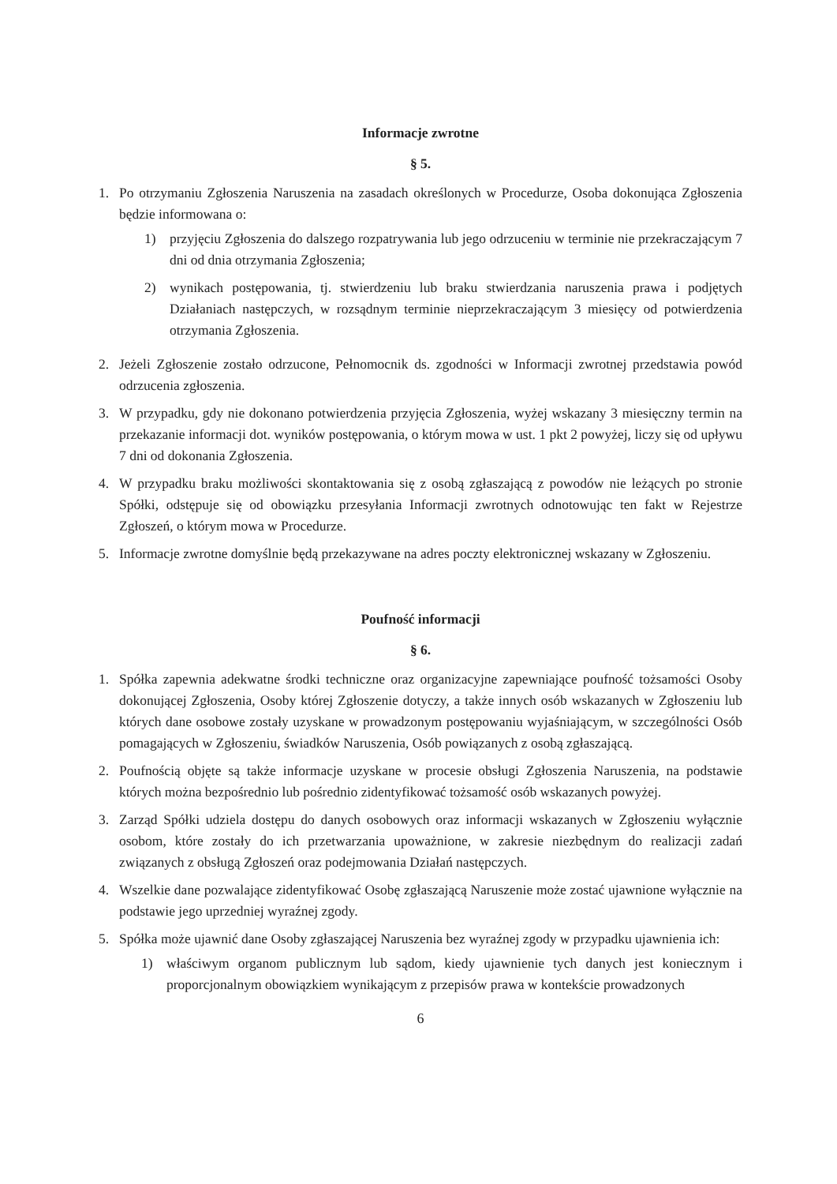Informacje zwrotne
§ 5.
1. Po otrzymaniu Zgłoszenia Naruszenia na zasadach określonych w Procedurze, Osoba dokonująca Zgłoszenia będzie informowana o:
1) przyjęciu Zgłoszenia do dalszego rozpatrywania lub jego odrzuceniu w terminie nie przekraczającym 7 dni od dnia otrzymania Zgłoszenia;
2) wynikach postępowania, tj. stwierdzeniu lub braku stwierdzania naruszenia prawa i podjętych Działaniach następczych, w rozsądnym terminie nieprzekraczającym 3 miesięcy od potwierdzenia otrzymania Zgłoszenia.
2. Jeżeli Zgłoszenie zostało odrzucone, Pełnomocnik ds. zgodności w Informacji zwrotnej przedstawia powód odrzucenia zgłoszenia.
3. W przypadku, gdy nie dokonano potwierdzenia przyjęcia Zgłoszenia, wyżej wskazany 3 miesięczny termin na przekazanie informacji dot. wyników postępowania, o którym mowa w ust. 1 pkt 2 powyżej, liczy się od upływu 7 dni od dokonania Zgłoszenia.
4. W przypadku braku możliwości skontaktowania się z osobą zgłaszającą z powodów nie leżących po stronie Spółki, odstępuje się od obowiązku przesyłania Informacji zwrotnych odnotowując ten fakt w Rejestrze Zgłoszeń, o którym mowa w Procedurze.
5. Informacje zwrotne domyślnie będą przekazywane na adres poczty elektronicznej wskazany w Zgłoszeniu.
Poufność informacji
§ 6.
1. Spółka zapewnia adekwatne środki techniczne oraz organizacyjne zapewniające poufność tożsamości Osoby dokonującej Zgłoszenia, Osoby której Zgłoszenie dotyczy, a także innych osób wskazanych w Zgłoszeniu lub których dane osobowe zostały uzyskane w prowadzonym postępowaniu wyjaśniającym, w szczególności Osób pomagających w Zgłoszeniu, świadków Naruszenia, Osób powiązanych z osobą zgłaszającą.
2. Poufnością objęte są także informacje uzyskane w procesie obsługi Zgłoszenia Naruszenia, na podstawie których można bezpośrednio lub pośrednio zidentyfikować tożsamość osób wskazanych powyżej.
3. Zarząd Spółki udziela dostępu do danych osobowych oraz informacji wskazanych w Zgłoszeniu wyłącznie osobom, które zostały do ich przetwarzania upoważnione, w zakresie niezbędnym do realizacji zadań związanych z obsługą Zgłoszeń oraz podejmowania Działań następczych.
4. Wszelkie dane pozwalające zidentyfikować Osobę zgłaszającą Naruszenie może zostać ujawnione wyłącznie na podstawie jego uprzedniej wyraźnej zgody.
5. Spółka może ujawnić dane Osoby zgłaszającej Naruszenia bez wyraźnej zgody w przypadku ujawnienia ich:
1) właściwym organom publicznym lub sądom, kiedy ujawnienie tych danych jest koniecznym i proporcjonalnym obowiązkiem wynikającym z przepisów prawa w kontekście prowadzonych
6